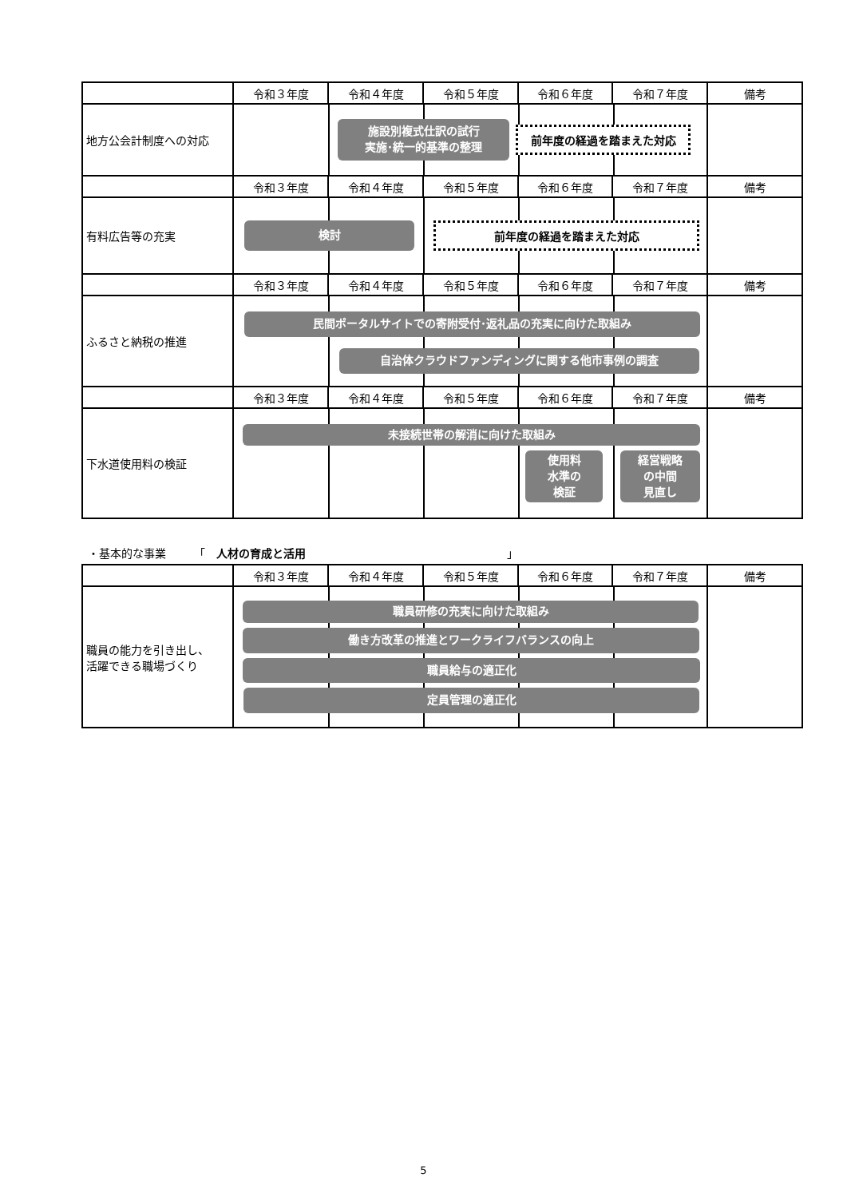| | 令和３年度 | 令和４年度 | 令和５年度 | 令和６年度 | 令和７年度 | 備考 |
| --- | --- | --- | --- | --- | --- | --- |
| 地方公会計制度への対応 | 施設別複式仕訳の試行 実施･統一的基準の整理 前年度の経過を踏まえた対応 | | | | | |
| | 令和３年度 | 令和４年度 | 令和５年度 | 令和６年度 | 令和７年度 | 備考 |
| 有料広告等の充実 | 検討 前年度の経過を踏まえた対応 | | | | | |
| | 令和３年度 | 令和４年度 | 令和５年度 | 令和６年度 | 令和７年度 | 備考 |
| ふるさと納税の推進 | 民間ポータルサイトでの寄附受付･返礼品の充実に向けた取組み 自治体クラウドファンディングに関する他市事例の調査 | | | | | |
| | 令和３年度 | 令和４年度 | 令和５年度 | 令和６年度 | 令和７年度 | 備考 |
| 下水道使用料の検証 | 未接続世帯の解消に向けた取組み 使用料 水準の 検証 経営戦略 の中間 見直し | | | | | |
・基本的な事業　　　「　人材の育成と活用　　　　　　　　　　　　　　　　　　」
| | 令和３年度 | 令和４年度 | 令和５年度 | 令和６年度 | 令和７年度 | 備考 |
| --- | --- | --- | --- | --- | --- | --- |
| 職員の能力を引き出し、 活躍できる職場づくり | 職員研修の充実に向けた取組み 働き方改革の推進とワークライフバランスの向上 職員給与の適正化 定員管理の適正化 | | | | | |
5